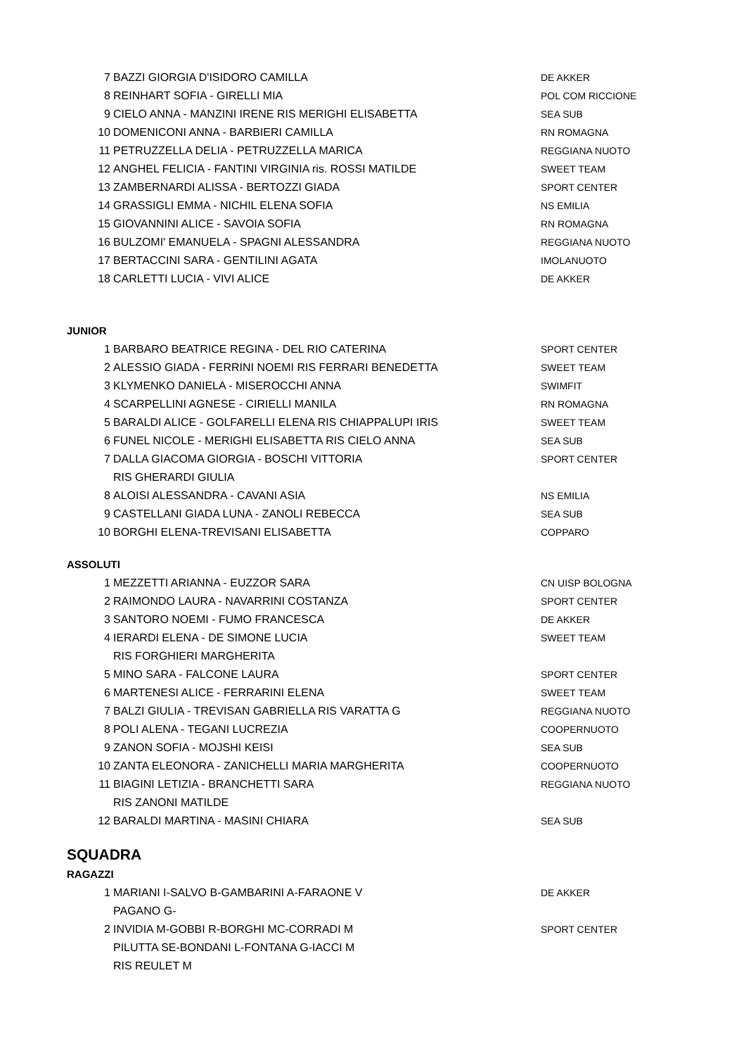| 7 | BAZZI GIORGIA D'ISIDORO CAMILLA | DE AKKER |
| 8 | REINHART SOFIA - GIRELLI MIA | POL COM RICCIONE |
| 9 | CIELO ANNA - MANZINI IRENE RIS MERIGHI ELISABETTA | SEA SUB |
| 10 | DOMENICONI ANNA - BARBIERI CAMILLA | RN ROMAGNA |
| 11 | PETRUZZELLA DELIA - PETRUZZELLA MARICA | REGGIANA NUOTO |
| 12 | ANGHEL FELICIA - FANTINI VIRGINIA ris. ROSSI MATILDE | SWEET TEAM |
| 13 | ZAMBERNARDI ALISSA - BERTOZZI GIADA | SPORT CENTER |
| 14 | GRASSIGLI EMMA - NICHIL ELENA SOFIA | NS EMILIA |
| 15 | GIOVANNINI ALICE - SAVOIA SOFIA | RN ROMAGNA |
| 16 | BULZOMI' EMANUELA - SPAGNI ALESSANDRA | REGGIANA NUOTO |
| 17 | BERTACCINI SARA - GENTILINI AGATA | IMOLANUOTO |
| 18 | CARLETTI LUCIA - VIVI ALICE | DE AKKER |
JUNIOR
| 1 | BARBARO BEATRICE REGINA - DEL RIO CATERINA | SPORT CENTER |
| 2 | ALESSIO GIADA - FERRINI NOEMI RIS FERRARI BENEDETTA | SWEET TEAM |
| 3 | KLYMENKO DANIELA - MISEROCCHI ANNA | SWIMFIT |
| 4 | SCARPELLINI AGNESE - CIRIELLI MANILA | RN ROMAGNA |
| 5 | BARALDI ALICE - GOLFARELLI ELENA RIS CHIAPPALUPI IRIS | SWEET TEAM |
| 6 | FUNEL NICOLE - MERIGHI ELISABETTA RIS CIELO ANNA | SEA SUB |
| 7 | DALLA GIACOMA GIORGIA - BOSCHI VITTORIA | SPORT CENTER |
| | RIS GHERARDI GIULIA | |
| 8 | ALOISI ALESSANDRA - CAVANI ASIA | NS EMILIA |
| 9 | CASTELLANI GIADA LUNA - ZANOLI REBECCA | SEA SUB |
| 10 | BORGHI ELENA-TREVISANI ELISABETTA | COPPARO |
ASSOLUTI
| 1 | MEZZETTI ARIANNA - EUZZOR SARA | CN UISP BOLOGNA |
| 2 | RAIMONDO LAURA - NAVARRINI COSTANZA | SPORT CENTER |
| 3 | SANTORO NOEMI - FUMO FRANCESCA | DE AKKER |
| 4 | IERARDI ELENA - DE SIMONE LUCIA | SWEET TEAM |
| | RIS FORGHIERI MARGHERITA | |
| 5 | MINO SARA - FALCONE LAURA | SPORT CENTER |
| 6 | MARTENESI ALICE - FERRARINI ELENA | SWEET TEAM |
| 7 | BALZI GIULIA - TREVISAN GABRIELLA RIS VARATTA G | REGGIANA NUOTO |
| 8 | POLI ALENA - TEGANI LUCREZIA | COOPERNUOTO |
| 9 | ZANON SOFIA - MOJSHI KEISI | SEA SUB |
| 10 | ZANTA ELEONORA - ZANICHELLI MARIA MARGHERITA | COOPERNUOTO |
| 11 | BIAGINI LETIZIA - BRANCHETTI SARA | REGGIANA NUOTO |
| | RIS ZANONI MATILDE | |
| 12 | BARALDI MARTINA - MASINI CHIARA | SEA SUB |
SQUADRA
RAGAZZI
| 1 | MARIANI I-SALVO B-GAMBARINI A-FARAONE V | DE AKKER |
| | PAGANO G- | |
| 2 | INVIDIA M-GOBBI R-BORGHI MC-CORRADI M | SPORT CENTER |
| | PILUTTA SE-BONDANI L-FONTANA G-IACCI M | |
| | RIS REULET M | |